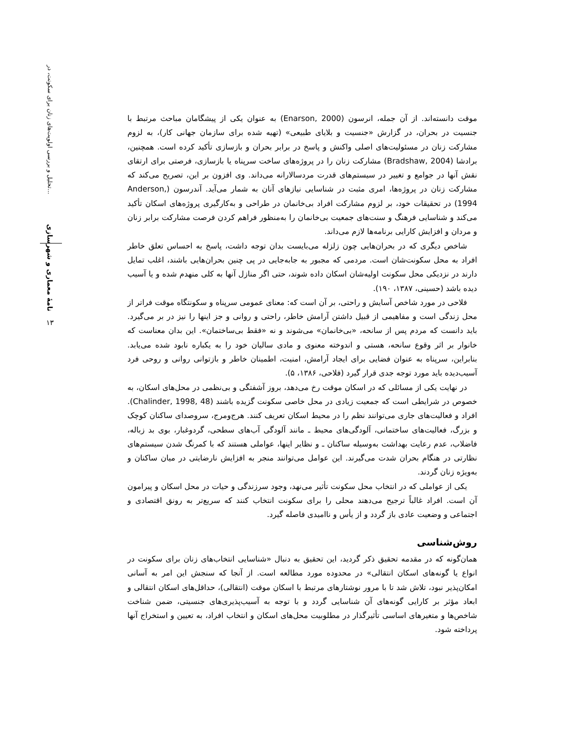تحلیل و بررسی اولویت‌های زنان برای سکونت، در...
نامهٔ معماری و شهرسازی
۱۳
موقت دانسته‌اند. از آن جمله، انرسون (Enarson, 2000) به عنوان یکی از پیشگامان مباحث مرتبط با جنسیت در بحران، در گزارش «جنسیت و بلایای طبیعی» (تهیه شده برای سازمان جهانی کار)، به لزوم مشارکت زنان در مسئولیت‌های اصلی واکنش و پاسخ در برابر بحران و بازسازی تأکید کرده است. همچنین، برادشا (Bradshaw, 2004) مشارکت زنان را در پروژه‌های ساخت سرپناه یا بازسازی، فرصتی برای ارتقای نقش آنها در جوامع و تغییر در سیستم‌های قدرت مردسالارانه می‌داند. وی افزون بر این، تصریح می‌کند که مشارکت زنان در پروژه‌ها، امری مثبت در شناسایی نیازهای آنان به شمار می‌آید. آندرسون (Anderson, 1994) در تحقیقات خود، بر لزوم مشارکت افراد بی‌خانمان در طراحی و به‌کارگیری پروژه‌های اسکان تأکید می‌کند و شناسایی فرهنگ و سنت‌های جمعیت بی‌خانمان را به‌منظور فراهم کردن فرصت مشارکت برابر زنان و مردان و افزایش کارایی برنامه‌ها لازم می‌داند.
شاخص دیگری که در بحران‌هایی چون زلزله می‌بایست بدان توجه داشت، پاسخ به احساس تعلق خاطر افراد به محل سکونت‌شان است. مردمی که مجبور به جابه‌جایی در پی چنین بحران‌هایی باشند، اغلب تمایل دارند در نزدیکی محل سکونت اولیه‌شان اسکان داده شوند، حتی اگر منازل آنها به کلی منهدم شده و یا آسیب دیده باشد (حسینی، ۱۳۸۷، ۱۹۰).
فلاحی در مورد شاخص آسایش و راحتی، بر آن است که: معنای عمومی سرپناه و سکونتگاه موقت فراتر از محل زندگی است و مفاهیمی از قبیل داشتن آرامش خاطر، راحتی و روانی و جز اینها را نیز در بر می‌گیرد. باید دانست که مردم پس از سانحه، «بی‌خانمان» می‌شوند و نه «فقط بی‌ساختمان». این بدان معناست که خانوار بر اثر وقوع سانحه، هستی و اندوخته معنوی و مادی سالیان خود را به یکباره نابود شده می‌یابد. بنابراین، سرپناه به عنوان فضایی برای ایجاد آرامش، امنیت، اطمینان خاطر و بازتوانی روانی و روحی فرد آسیب‌دیده باید مورد توجه جدی قرار گیرد (فلاحی، ۱۳۸۶، ۵).
در نهایت یکی از مسائلی که در اسکان موقت رخ می‌دهد، بروز آشفتگی و بی‌نظمی در محل‌های اسکان، به خصوص در شرایطی است که جمعیت زیادی در محل خاصی سکونت گزیده باشند (Chalinder, 1998, 48). افراد و فعالیت‌های جاری می‌توانند نظم را در محیط اسکان تعریف کنند. هرج‌ومرج، سروصدای ساکنان کوچک و بزرگ، فعالیت‌های ساختمانی، آلودگی‌های محیط ـ مانند آلودگی آب‌های سطحی، گردوغبار، بوی بد زباله، فاضلاب، عدم رعایت بهداشت به‌وسیله ساکنان ـ و نظایر اینها، عواملی هستند که با کمرنگ شدن سیستم‌های نظارتی در هنگام بحران شدت می‌گیرند. این عوامل می‌توانند منجر به افزایش نارضایتی در میان ساکنان و به‌ویژه زنان گردند.
یکی از عواملی که در انتخاب محل سکونت تأثیر می‌نهد، وجود سرزندگی و حیات در محل اسکان و پیرامون آن است. افراد غالباً ترجیح می‌دهند محلی را برای سکونت انتخاب کنند که سریع‌تر به رونق اقتصادی و اجتماعی و وضعیت عادی باز گردد و از یأس و ناامیدی فاصله گیرد.
روش‌شناسی
همان‌گونه که در مقدمه تحقیق ذکر گردید، این تحقیق به دنبال «شناسایی انتخاب‌های زنان برای سکونت در انواع یا گونه‌های اسکان انتقالی» در محدوده مورد مطالعه است. از آنجا که سنجش این امر به آسانی امکان‌پذیر نبود، تلاش شد تا با مرور نوشتارهای مرتبط با اسکان موقت (انتقالی)، حداقل‌های اسکان انتقالی و ابعاد مؤثر بر کارایی گونه‌های آن شناسایی گردد و با توجه به آسیب‌پذیری‌های جنسیتی، ضمن شناخت شاخص‌ها و متغیرهای اساسی تأثیرگذار در مطلوبیت محل‌های اسکان و انتخاب افراد، به تعیین و استخراج آنها پرداخته شود.